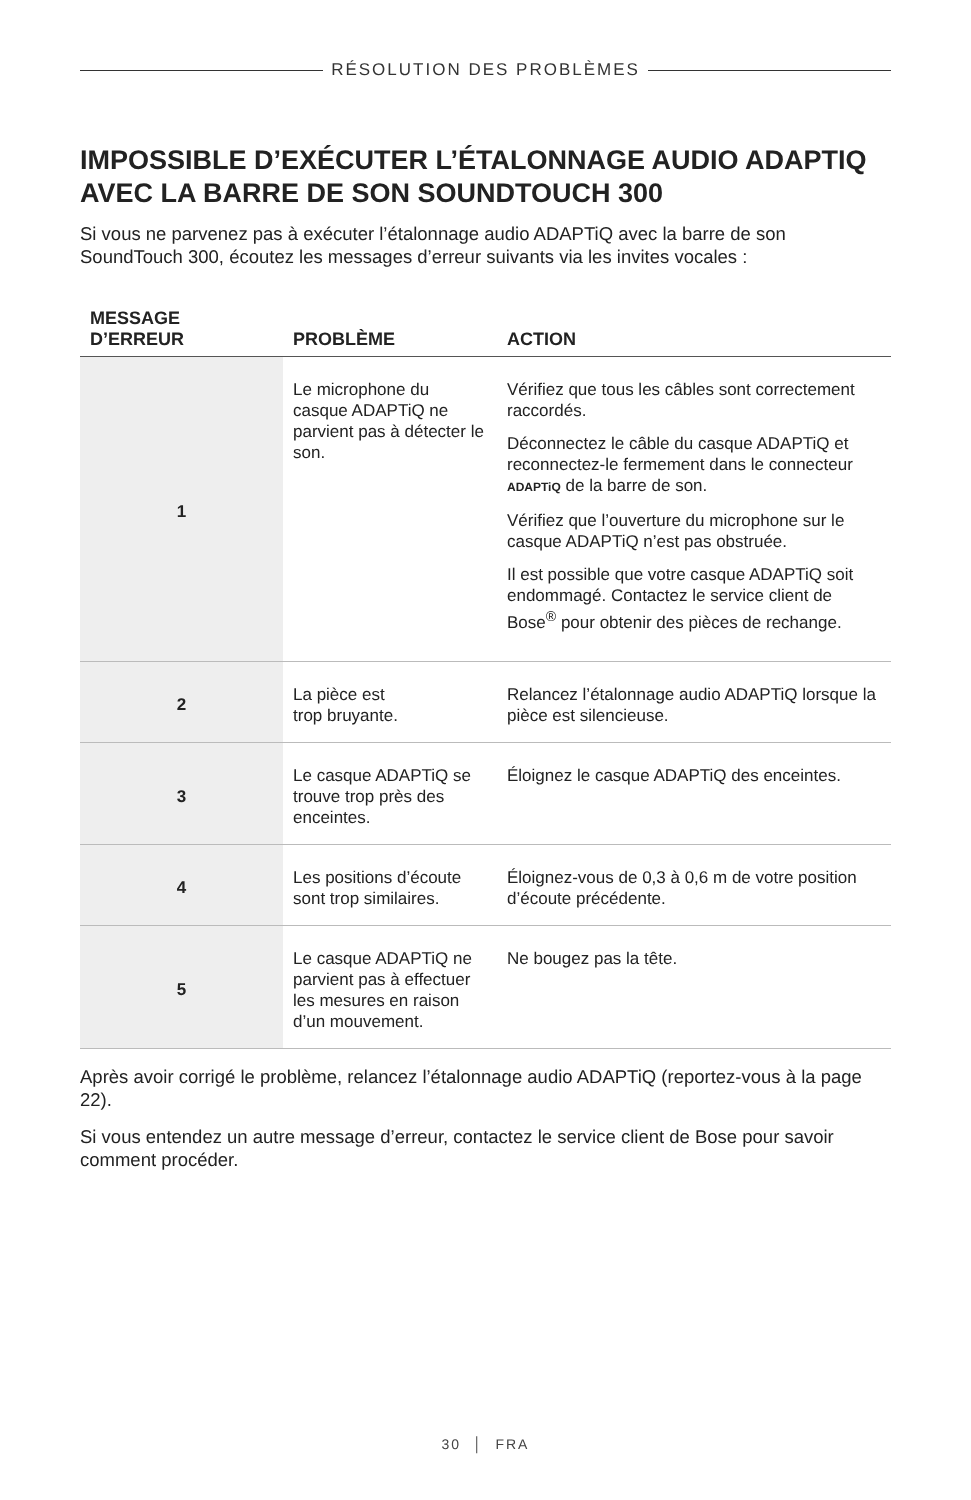RÉSOLUTION DES PROBLÈMES
IMPOSSIBLE D’EXÉCUTER L’ÉTALONNAGE AUDIO ADAPTIQ AVEC LA BARRE DE SON SOUNDTOUCH 300
Si vous ne parvenez pas à exécuter l’étalonnage audio ADAPTiQ avec la barre de son SoundTouch 300, écoutez les messages d’erreur suivants via les invites vocales :
| MESSAGE D’ERREUR | PROBLÈME | ACTION |
| --- | --- | --- |
| 1 | Le microphone du casque ADAPTiQ ne parvient pas à détecter le son. | Vérifiez que tous les câbles sont correctement raccordés. Déconnectez le câble du casque ADAPTiQ et reconnectez-le fermement dans le connecteur ADAPTiQ de la barre de son. Vérifiez que l’ouverture du microphone sur le casque ADAPTiQ n’est pas obstruée. Il est possible que votre casque ADAPTiQ soit endommagé. Contactez le service client de Bose<sup>®</sup> pour obtenir des pièces de rechange. |
| 2 | La pièce est trop bruyante. | Relancez l’étalonnage audio ADAPTiQ lorsque la pièce est silencieuse. |
| 3 | Le casque ADAPTiQ se trouve trop près des enceintes. | Éloignez le casque ADAPTiQ des enceintes. |
| 4 | Les positions d’écoute sont trop similaires. | Éloignez-vous de 0,3 à 0,6 m de votre position d’écoute précédente. |
| 5 | Le casque ADAPTiQ ne parvient pas à effectuer les mesures en raison d’un mouvement. | Ne bougez pas la tête. |
Après avoir corrigé le problème, relancez l’étalonnage audio ADAPTiQ (reportez-vous à la page 22).
Si vous entendez un autre message d’erreur, contactez le service client de Bose pour savoir comment procéder.
30 │ FRA